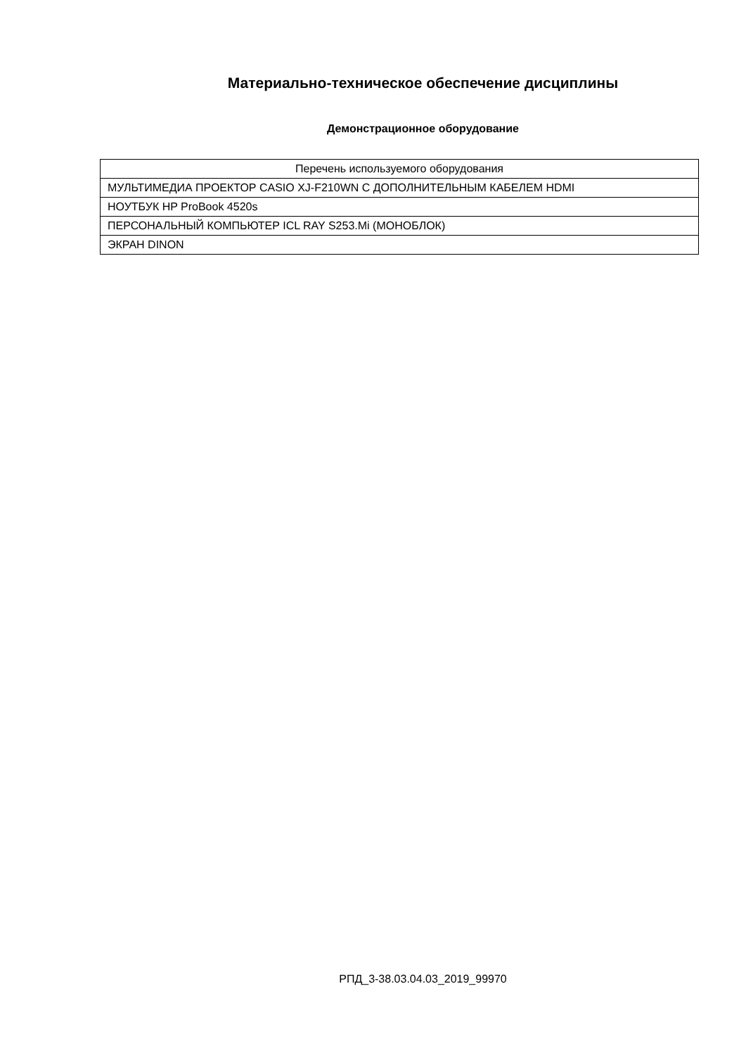Материально-техническое обеспечение дисциплины
Демонстрационное оборудование
| Перечень используемого оборудования |
| --- |
| МУЛЬТИМЕДИА ПРОЕКТОР CASIO XJ-F210WN С ДОПОЛНИТЕЛЬНЫМ КАБЕЛЕМ HDMI |
| НОУТБУК HP ProBook 4520s |
| ПЕРСОНАЛЬНЫЙ КОМПЬЮТЕР ICL RAY S253.Mi (МОНОБЛОК) |
| ЭКРАН DINON |
РПД_3-38.03.04.03_2019_99970